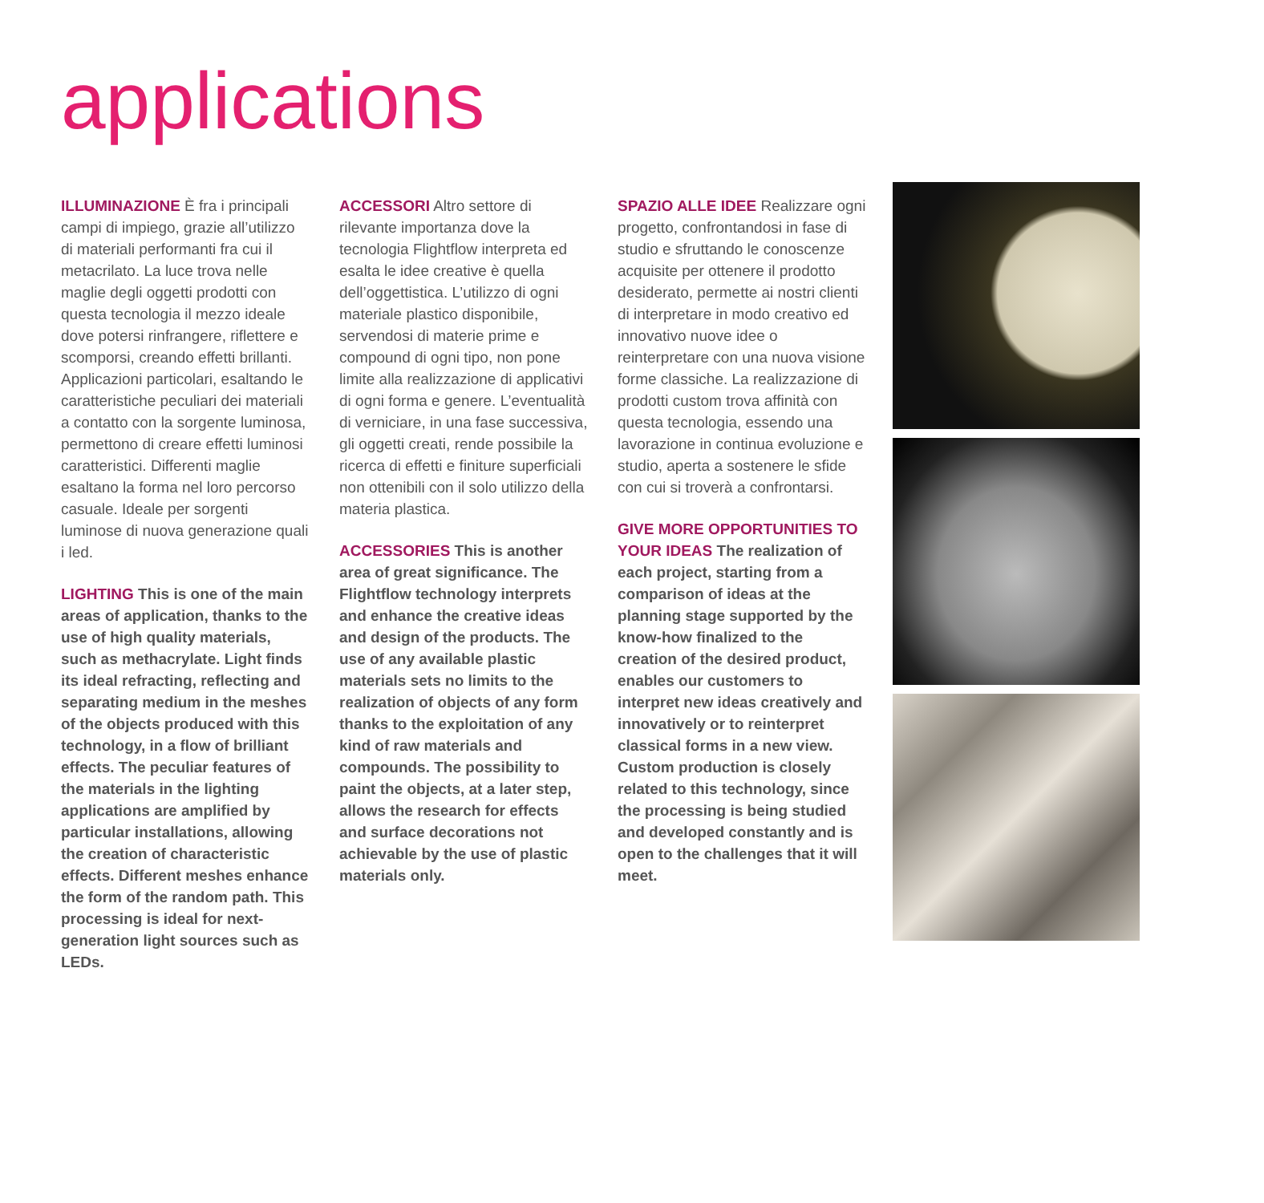applications
ILLUMINAZIONE È fra i principali campi di impiego, grazie all’utilizzo di materiali performanti fra cui il metacrilato. La luce trova nelle maglie degli oggetti prodotti con questa tecnologia il mezzo ideale dove potersi rinfrangere, riflettere e scomporsi, creando effetti brillanti. Applicazioni particolari, esaltando le caratteristiche peculiari dei materiali a contatto con la sorgente luminosa, permettono di creare effetti luminosi caratteristici. Differenti maglie esaltano la forma nel loro percorso casuale. Ideale per sorgenti luminose di nuova generazione quali i led.
LIGHTING This is one of the main areas of application, thanks to the use of high quality materials, such as methacrylate. Light finds its ideal refracting, reflecting and separating medium in the meshes of the objects produced with this technology, in a flow of brilliant effects. The peculiar features of the materials in the lighting applications are amplified by particular installations, allowing the creation of characteristic effects. Different meshes enhance the form of the random path. This processing is ideal for next-generation light sources such as LEDs.
ACCESSORI Altro settore di rilevante importanza dove la tecnologia Flightflow interpreta ed esalta le idee creative è quella dell’oggettistica. L’utilizzo di ogni materiale plastico disponibile, servendosi di materie prime e compound di ogni tipo, non pone limite alla realizzazione di applicativi di ogni forma e genere. L’eventualità di verniciare, in una fase successiva, gli oggetti creati, rende possibile la ricerca di effetti e finiture superficiali non ottenibili con il solo utilizzo della materia plastica.
ACCESSORIES This is another area of great significance. The Flightflow technology interprets and enhance the creative ideas and design of the products. The use of any available plastic materials sets no limits to the realization of objects of any form thanks to the exploitation of any kind of raw materials and compounds. The possibility to paint the objects, at a later step, allows the research for effects and surface decorations not achievable by the use of plastic materials only.
SPAZIO ALLE IDEE Realizzare ogni progetto, confrontandosi in fase di studio e sfruttando le conoscenze acquisite per ottenere il prodotto desiderato, permette ai nostri clienti di interpretare in modo creativo ed innovativo nuove idee o reinterpretare con una nuova visione forme classiche. La realizzazione di prodotti custom trova affinità con questa tecnologia, essendo una lavorazione in continua evoluzione e studio, aperta a sostenere le sfide con cui si troverà a confrontarsi.
GIVE MORE OPPORTUNITIES TO YOUR IDEAS The realization of each project, starting from a comparison of ideas at the planning stage supported by the know-how finalized to the creation of the desired product, enables our customers to interpret new ideas creatively and innovatively or to reinterpret classical forms in a new view. Custom production is closely related to this technology, since the processing is being studied and developed constantly and is open to the challenges that it will meet.